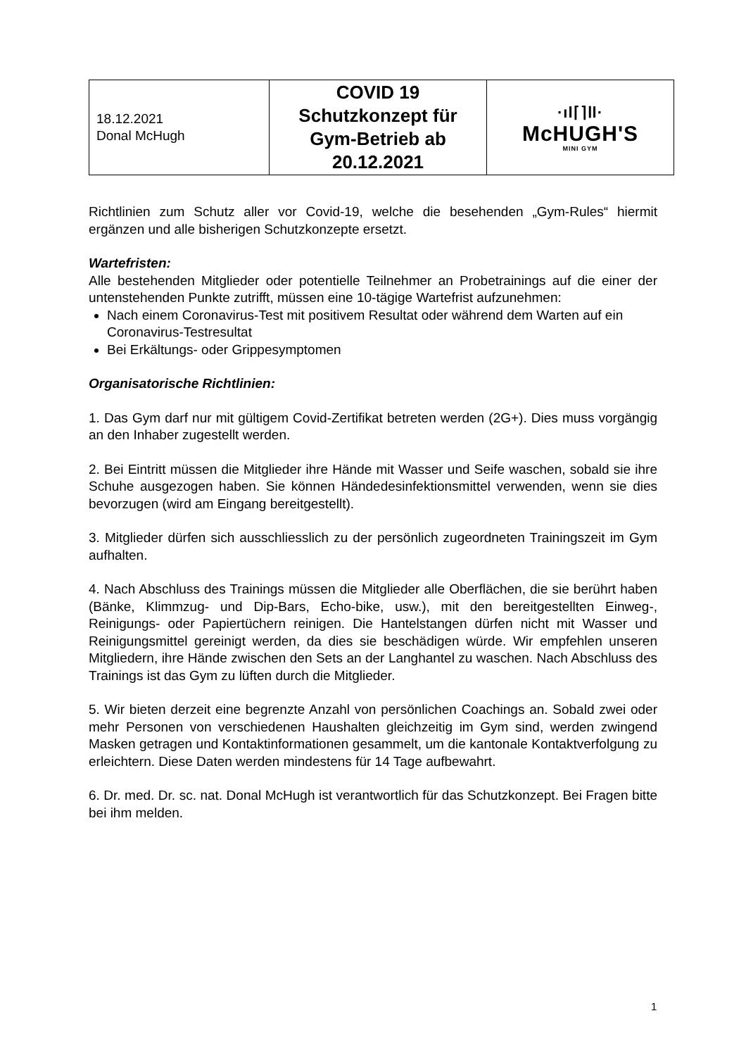| 18.12.2021 Donal McHugh | COVID 19 Schutzkonzept für Gym-Betrieb ab 20.12.2021 | ·ıl⌈⌉Ⅰl· McHUGH'S MINI GYM |
Richtlinien zum Schutz aller vor Covid-19, welche die besehenden „Gym-Rules“ hiermit ergänzen und alle bisherigen Schutzkonzepte ersetzt.
Wartefristen:
Alle bestehenden Mitglieder oder potentielle Teilnehmer an Probetrainings auf die einer der untenstehenden Punkte zutrifft, müssen eine 10-tägige Wartefrist aufzunehmen:
Nach einem Coronavirus-Test mit positivem Resultat oder während dem Warten auf ein Coronavirus-Testresultat
Bei Erkältungs- oder Grippesymptomen
Organisatorische Richtlinien:
1. Das Gym darf nur mit gültigem Covid-Zertifikat betreten werden (2G+). Dies muss vorgängig an den Inhaber zugestellt werden.
2. Bei Eintritt müssen die Mitglieder ihre Hände mit Wasser und Seife waschen, sobald sie ihre Schuhe ausgezogen haben. Sie können Händedesinfektionsmittel verwenden, wenn sie dies bevorzugen (wird am Eingang bereitgestellt).
3. Mitglieder dürfen sich ausschliesslich zu der persönlich zugeordneten Trainingszeit im Gym aufhalten.
4. Nach Abschluss des Trainings müssen die Mitglieder alle Oberflächen, die sie berührt haben (Bänke, Klimmzug- und Dip-Bars, Echo-bike, usw.), mit den bereitgestellten Einweg-, Reinigungs- oder Papiertüchern reinigen. Die Hantelstangen dürfen nicht mit Wasser und Reinigungsmittel gereinigt werden, da dies sie beschädigen würde. Wir empfehlen unseren Mitgliedern, ihre Hände zwischen den Sets an der Langhantel zu waschen. Nach Abschluss des Trainings ist das Gym zu lüften durch die Mitglieder.
5. Wir bieten derzeit eine begrenzte Anzahl von persönlichen Coachings an. Sobald zwei oder mehr Personen von verschiedenen Haushalten gleichzeitig im Gym sind, werden zwingend Masken getragen und Kontaktinformationen gesammelt, um die kantonale Kontaktverfolgung zu erleichtern. Diese Daten werden mindestens für 14 Tage aufbewahrt.
6. Dr. med. Dr. sc. nat. Donal McHugh ist verantwortlich für das Schutzkonzept. Bei Fragen bitte bei ihm melden.
1